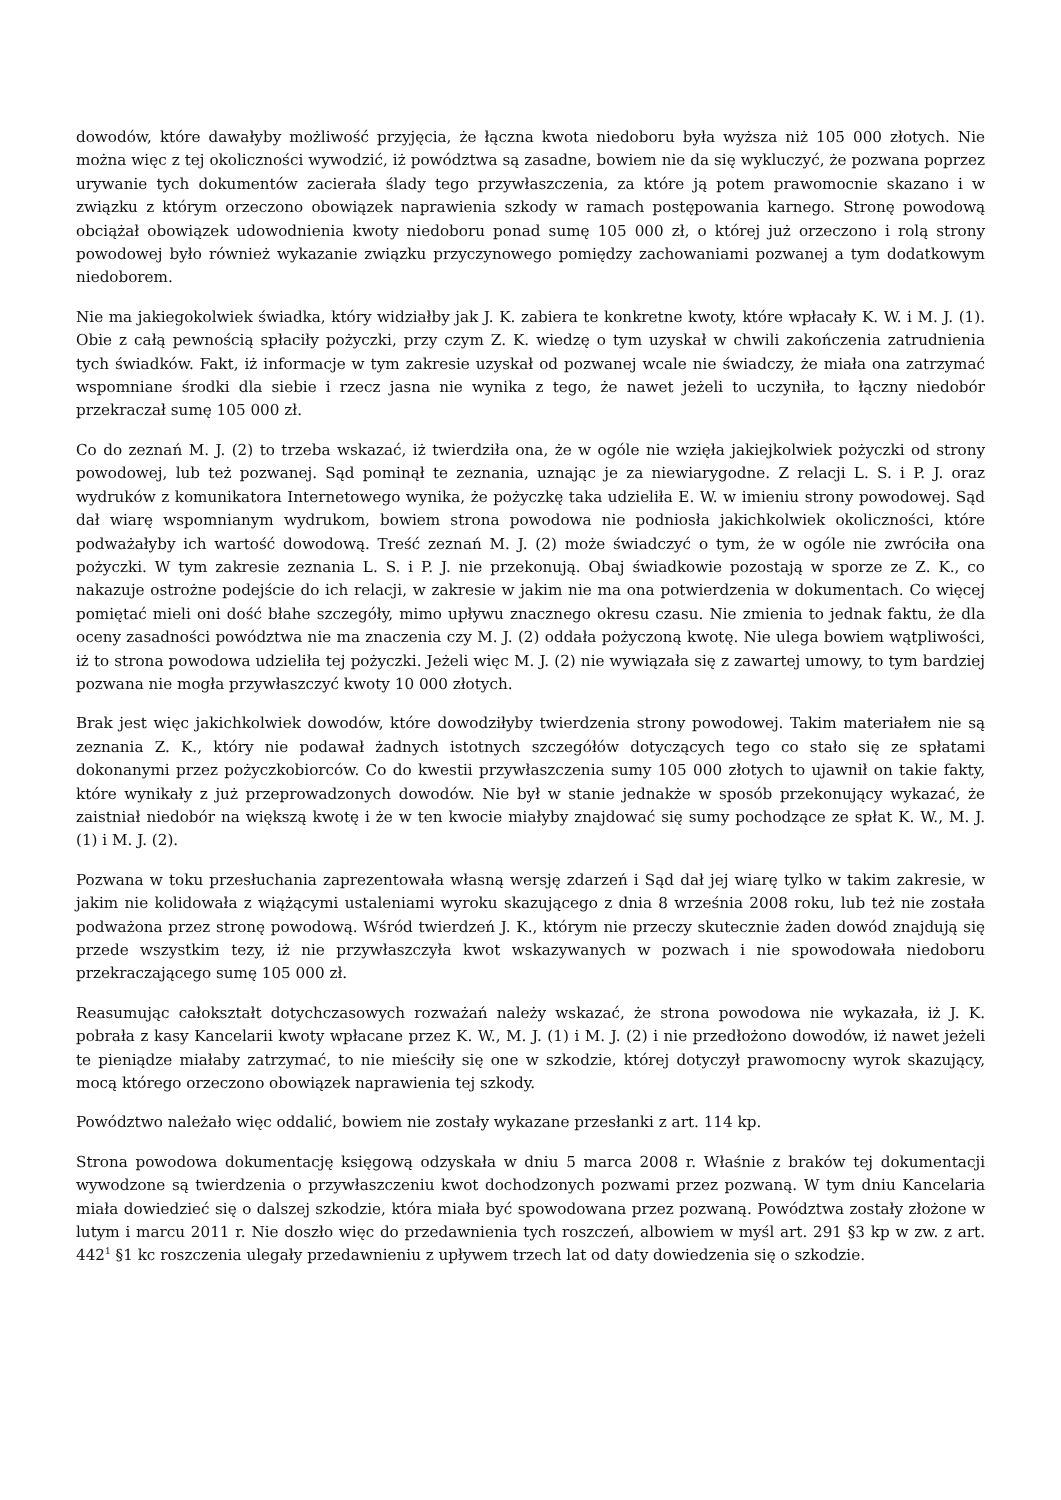dowodów, które dawałyby możliwość przyjęcia, że łączna kwota niedoboru była wyższa niż 105 000 złotych. Nie można więc z tej okoliczności wywodzić, iż powództwa są zasadne, bowiem nie da się wykluczyć, że pozwana poprzez urywanie tych dokumentów zacierała ślady tego przywłaszczenia, za które ją potem prawomocnie skazano i w związku z którym orzeczono obowiązek naprawienia szkody w ramach postępowania karnego. Stronę powodową obciążał obowiązek udowodnienia kwoty niedoboru ponad sumę 105 000 zł, o której już orzeczono i rolą strony powodowej było również wykazanie związku przyczynowego pomiędzy zachowaniami pozwanej a tym dodatkowym niedoborem.
Nie ma jakiegokolwiek świadka, który widziałby jak J. K. zabiera te konkretne kwoty, które wpłacały K. W. i M. J. (1). Obie z całą pewnością spłaciły pożyczki, przy czym Z. K. wiedzę o tym uzyskał w chwili zakończenia zatrudnienia tych świadków. Fakt, iż informacje w tym zakresie uzyskał od pozwanej wcale nie świadczy, że miała ona zatrzymać wspomniane środki dla siebie i rzecz jasna nie wynika z tego, że nawet jeżeli to uczyniła, to łączny niedobór przekraczał sumę 105 000 zł.
Co do zeznań M. J. (2) to trzeba wskazać, iż twierdziła ona, że w ogóle nie wzięła jakiejkolwiek pożyczki od strony powodowej, lub też pozwanej. Sąd pominął te zeznania, uznając je za niewiarygodne. Z relacji L. S. i P. J. oraz wydruków z komunikatora Internetowego wynika, że pożyczkę taka udzieliła E. W. w imieniu strony powodowej. Sąd dał wiarę wspomnianym wydrukom, bowiem strona powodowa nie podniosła jakichkolwiek okoliczności, które podważałyby ich wartość dowodową. Treść zeznań M. J. (2) może świadczyć o tym, że w ogóle nie zwróciła ona pożyczki. W tym zakresie zeznania L. S. i P. J. nie przekonują. Obaj świadkowie pozostają w sporze ze Z. K., co nakazuje ostrożne podejście do ich relacji, w zakresie w jakim nie ma ona potwierdzenia w dokumentach. Co więcej pomiętać mieli oni dość błahe szczegóły, mimo upływu znacznego okresu czasu. Nie zmienia to jednak faktu, że dla oceny zasadności powództwa nie ma znaczenia czy M. J. (2) oddała pożyczoną kwotę. Nie ulega bowiem wątpliwości, iż to strona powodowa udzieliła tej pożyczki. Jeżeli więc M. J. (2) nie wywiązała się z zawartej umowy, to tym bardziej pozwana nie mogła przywłaszczyć kwoty 10 000 złotych.
Brak jest więc jakichkolwiek dowodów, które dowodziłyby twierdzenia strony powodowej. Takim materiałem nie są zeznania Z. K., który nie podawał żadnych istotnych szczegółów dotyczących tego co stało się ze spłatami dokonanymi przez pożyczkobiorców. Co do kwestii przywłaszczenia sumy 105 000 złotych to ujawnił on takie fakty, które wynikały z już przeprowadzonych dowodów. Nie był w stanie jednakże w sposób przekonujący wykazać, że zaistniał niedobór na większą kwotę i że w ten kwocie miałyby znajdować się sumy pochodzące ze spłat K. W., M. J. (1) i M. J. (2).
Pozwana w toku przesłuchania zaprezentowała własną wersję zdarzeń i Sąd dał jej wiarę tylko w takim zakresie, w jakim nie kolidowała z wiążącymi ustaleniami wyroku skazującego z dnia 8 września 2008 roku, lub też nie została podważona przez stronę powodową. Wśród twierdzeń J. K., którym nie przeczy skutecznie żaden dowód znajdują się przede wszystkim tezy, iż nie przywłaszczyła kwot wskazywanych w pozwach i nie spowodowała niedoboru przekraczającego sumę 105 000 zł.
Reasumując całokształt dotychczasowych rozważań należy wskazać, że strona powodowa nie wykazała, iż J. K. pobrała z kasy Kancelarii kwoty wpłacane przez K. W., M. J. (1) i M. J. (2) i nie przedłożono dowodów, iż nawet jeżeli te pieniądze miałaby zatrzymać, to nie mieściły się one w szkodzie, której dotyczył prawomocny wyrok skazujący, mocą którego orzeczono obowiązek naprawienia tej szkody.
Powództwo należało więc oddalić, bowiem nie zostały wykazane przesłanki z art. 114 kp.
Strona powodowa dokumentację księgową odzyskała w dniu 5 marca 2008 r. Właśnie z braków tej dokumentacji wywodzone są twierdzenia o przywłaszczeniu kwot dochodzonych pozwami przez pozwaną. W tym dniu Kancelaria miała dowiedzieć się o dalszej szkodzie, która miała być spowodowana przez pozwaną. Powództwa zostały złożone w lutym i marcu 2011 r. Nie doszło więc do przedawnienia tych roszczeń, albowiem w myśl art. 291 §3 kp w zw. z art. 442<sup>1</sup> §1 kc roszczenia ulegały przedawnieniu z upływem trzech lat od daty dowiedzenia się o szkodzie.